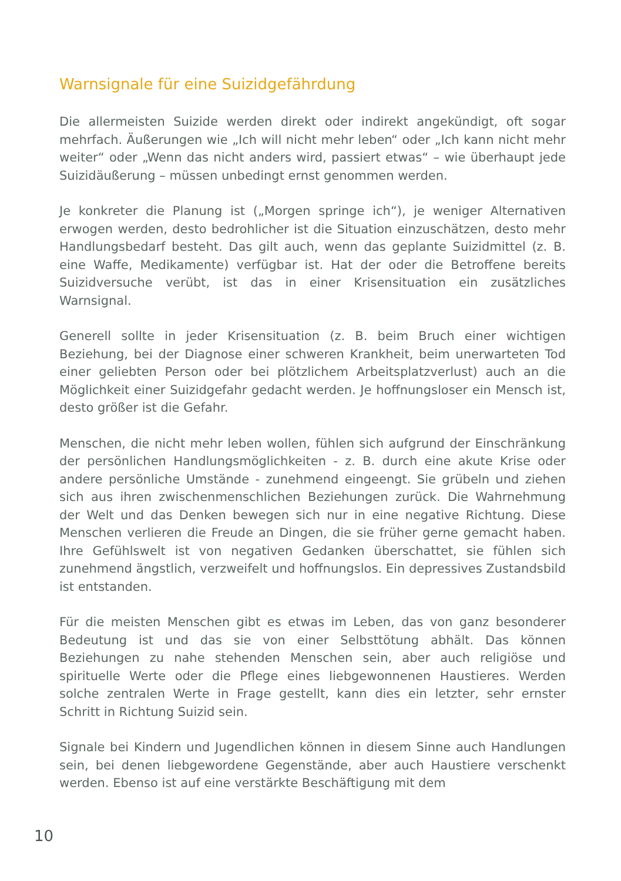Warnsignale für eine Suizidgefährdung
Die allermeisten Suizide werden direkt oder indirekt angekündigt, oft sogar mehrfach. Äußerungen wie „Ich will nicht mehr leben“ oder „Ich kann nicht mehr weiter“ oder „Wenn das nicht anders wird, passiert etwas“ – wie überhaupt jede Suizidäußerung – müssen unbedingt ernst genommen werden.
Je konkreter die Planung ist („Morgen springe ich“), je weniger Alternativen erwogen werden, desto bedrohlicher ist die Situation einzuschätzen, desto mehr Handlungsbedarf besteht. Das gilt auch, wenn das geplante Suizidmittel (z. B. eine Waffe, Medikamente) verfügbar ist. Hat der oder die Betroffene bereits Suizidversuche verübt, ist das in einer Krisensituation ein zusätzliches Warnsignal.
Generell sollte in jeder Krisensituation (z. B. beim Bruch einer wichtigen Beziehung, bei der Diagnose einer schweren Krankheit, beim unerwarteten Tod einer geliebten Person oder bei plötzlichem Arbeitsplatzverlust) auch an die Möglichkeit einer Suizidgefahr gedacht werden. Je hoffnungsloser ein Mensch ist, desto größer ist die Gefahr.
Menschen, die nicht mehr leben wollen, fühlen sich aufgrund der Einschränkung der persönlichen Handlungsmöglichkeiten - z. B. durch eine akute Krise oder andere persönliche Umstände - zunehmend eingeengt. Sie grübeln und ziehen sich aus ihren zwischenmenschlichen Beziehungen zurück. Die Wahrnehmung der Welt und das Denken bewegen sich nur in eine negative Richtung. Diese Menschen verlieren die Freude an Dingen, die sie früher gerne gemacht haben. Ihre Gefühlswelt ist von negativen Gedanken überschattet, sie fühlen sich zunehmend ängstlich, verzweifelt und hoffnungslos. Ein depressives Zustandsbild ist entstanden.
Für die meisten Menschen gibt es etwas im Leben, das von ganz besonderer Bedeutung ist und das sie von einer Selbsttötung abhält. Das können Beziehungen zu nahe stehenden Menschen sein, aber auch religiöse und spirituelle Werte oder die Pflege eines liebgewonnenen Haustieres. Werden solche zentralen Werte in Frage gestellt, kann dies ein letzter, sehr ernster Schritt in Richtung Suizid sein.
Signale bei Kindern und Jugendlichen können in diesem Sinne auch Handlungen sein, bei denen liebgewordene Gegenstände, aber auch Haustiere verschenkt werden. Ebenso ist auf eine verstärkte Beschäftigung mit dem
10